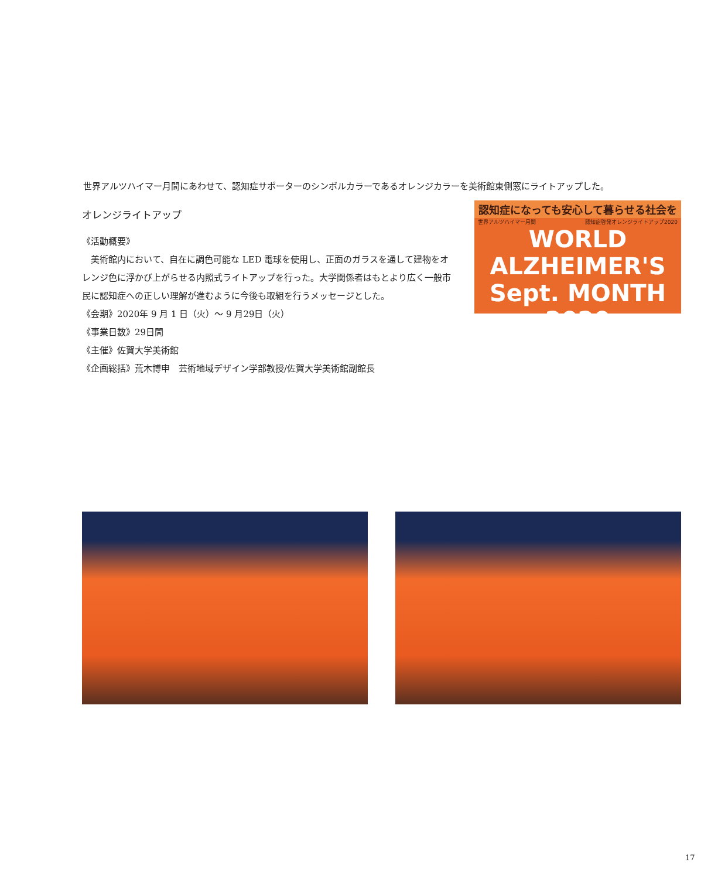世界アルツハイマー月間にあわせて、認知症サポーターのシンボルカラーであるオレンジカラーを美術館東側窓にライトアップした。
オレンジライトアップ
《活動概要》
　美術館内において、自在に調色可能な LED 電球を使用し、正面のガラスを通して建物をオレンジ色に浮かび上がらせる内照式ライトアップを行った。大学関係者はもとより広く一般市民に認知症への正しい理解が進むように今後も取組を行うメッセージとした。
《会期》2020年 9 月 1 日（火）～ 9 月29日（火）
《事業日数》29日間
《主催》佐賀大学美術館
《企画総括》荒木博申　芸術地域デザイン学部教授/佐賀大学美術館副館長
認知症になっても安心して暮らせる社会を
世界アルツハイマー月間 認知症啓発オレンジライトアップ2020
WORLD
ALZHEIMER'S
Sept. MONTH 2020
17